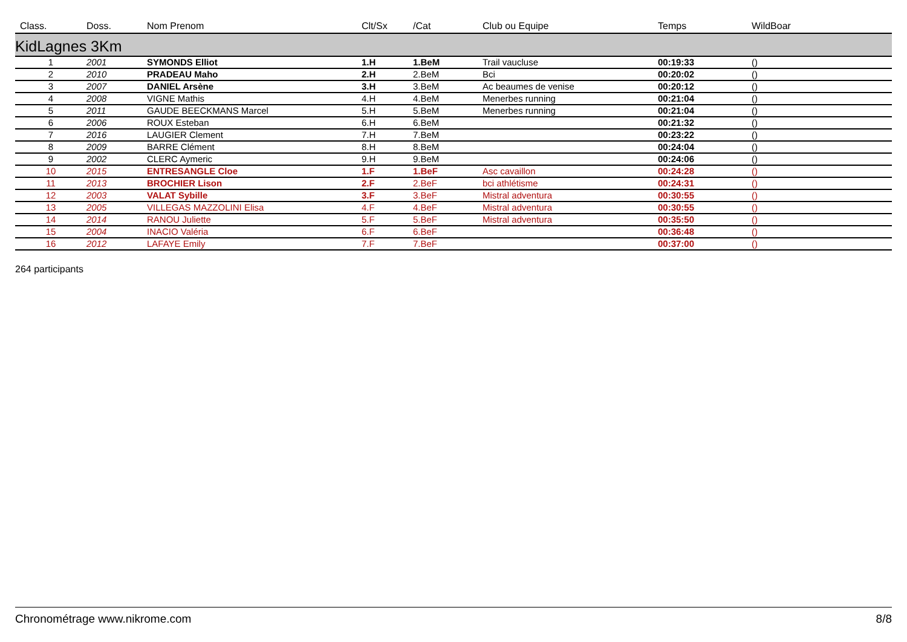| Class. | Doss. | Nom Prenom | Clt/Sx | /Cat | Club ou Equipe | Temps | WildBoar |
| --- | --- | --- | --- | --- | --- | --- | --- |
| KidLagnes 3Km | | | | | | | |
| 1 | 2001 | SYMONDS Elliot | 1.H | 1.BeM | Trail vaucluse | 00:19:33 | () |
| 2 | 2010 | PRADEAU Maho | 2.H | 2.BeM | Bci | 00:20:02 | () |
| 3 | 2007 | DANIEL Arsène | 3.H | 3.BeM | Ac beaumes de venise | 00:20:12 | () |
| 4 | 2008 | VIGNE Mathis | 4.H | 4.BeM | Menerbes running | 00:21:04 | () |
| 5 | 2011 | GAUDE BEECKMANS Marcel | 5.H | 5.BeM | Menerbes running | 00:21:04 | () |
| 6 | 2006 | ROUX Esteban | 6.H | 6.BeM | | 00:21:32 | () |
| 7 | 2016 | LAUGIER Clement | 7.H | 7.BeM | | 00:23:22 | () |
| 8 | 2009 | BARRE Clément | 8.H | 8.BeM | | 00:24:04 | () |
| 9 | 2002 | CLERC Aymeric | 9.H | 9.BeM | | 00:24:06 | () |
| 10 | 2015 | ENTRESANGLE Cloe | 1.F | 1.BeF | Asc cavaillon | 00:24:28 | () |
| 11 | 2013 | BROCHIER Lison | 2.F | 2.BeF | bci athlétisme | 00:24:31 | () |
| 12 | 2003 | VALAT Sybille | 3.F | 3.BeF | Mistral adventura | 00:30:55 | () |
| 13 | 2005 | VILLEGAS MAZZOLINI Elisa | 4.F | 4.BeF | Mistral adventura | 00:30:55 | () |
| 14 | 2014 | RANOU Juliette | 5.F | 5.BeF | Mistral adventura | 00:35:50 | () |
| 15 | 2004 | INACIO Valéria | 6.F | 6.BeF | | 00:36:48 | () |
| 16 | 2012 | LAFAYE Emily | 7.F | 7.BeF | | 00:37:00 | () |
264 participants
Chronométrage www.nikrome.com 8/8